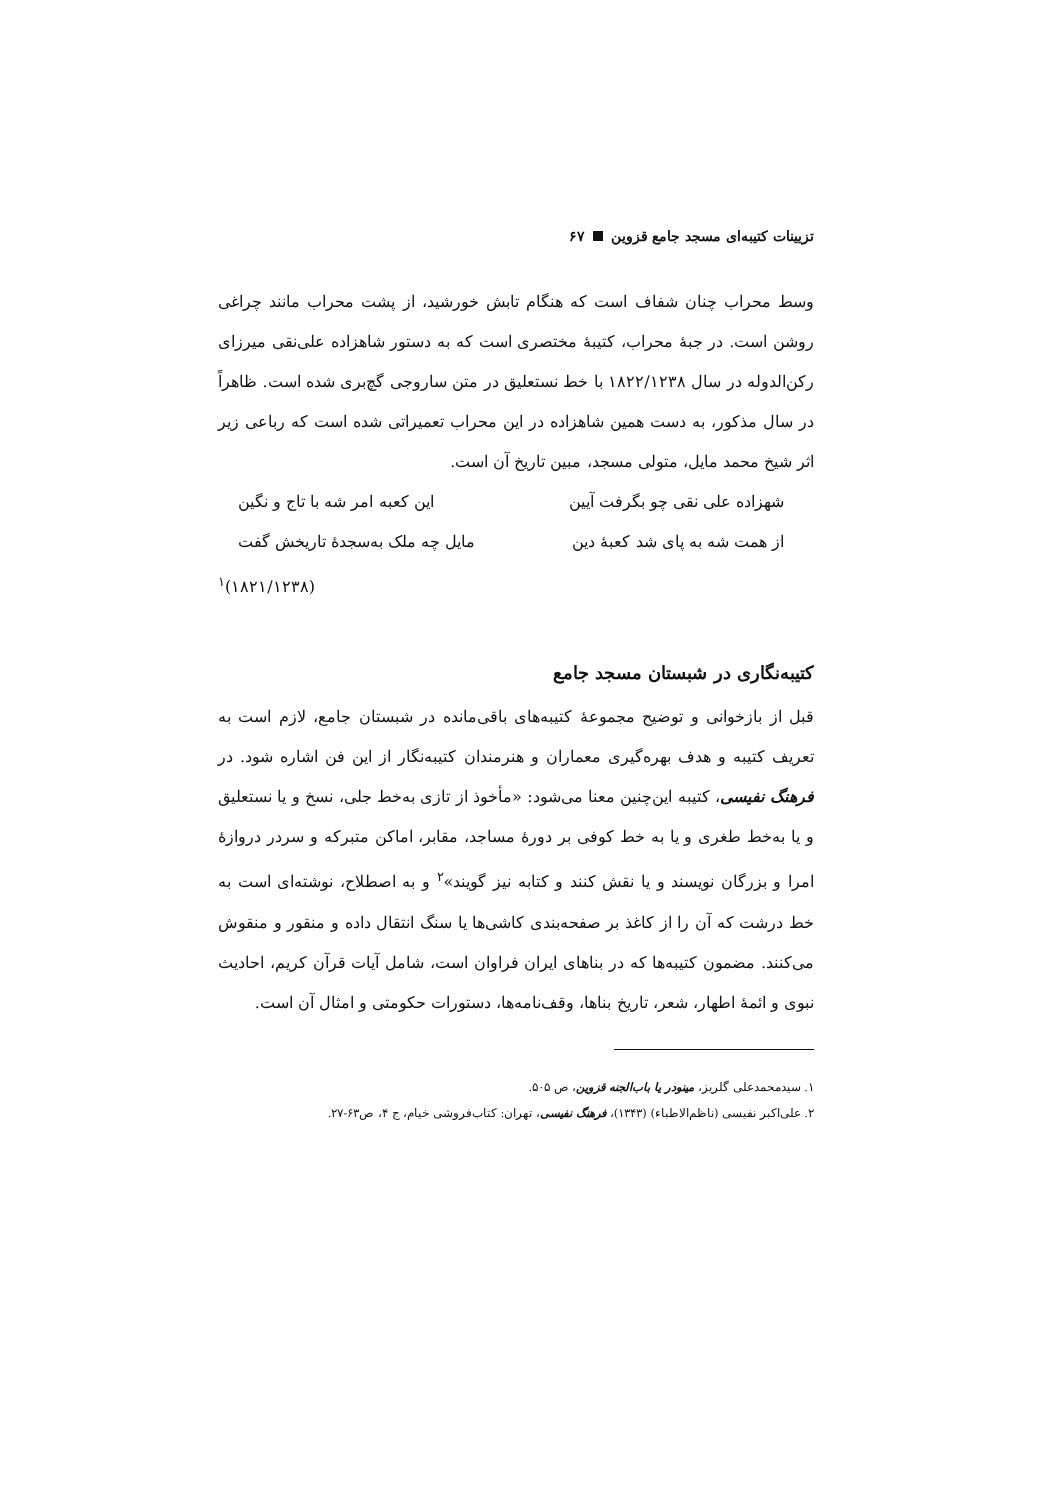تزیینات کتیبه‌ای مسجد جامع قزوین ۶۷
وسط محراب چنان شفاف است که هنگام تابش خورشید، از پشت محراب مانند چراغی روشن است. در جبهٔ محراب، کتیبهٔ مختصری است که به دستور شاهزاده علی‌نقی میرزای رکن‌الدوله در سال ۱۸۲۲/۱۲۳۸ با خط نستعلیق در متن ساروجی گچ‌بری شده است. ظاهراً در سال مذکور، به دست همین شاهزاده در این محراب تعمیراتی شده است که رباعی زیر اثر شیخ محمد مایل، متولی مسجد، مبین تاریخ آن است.
شهزاده علی نقی چو بگرفت آیین این کعبه امر شه با تاج و نگین
از همت شه به پای شد کعبهٔ دین مایل چه ملک به‌سجدهٔ تاریخش گفت
(۱۸۲۱/۱۲۳۸)<sup>۱</sup>
کتیبه‌نگاری در شبستان مسجد جامع
قبل از بازخوانی و توضیح مجموعهٔ کتیبه‌های باقی‌مانده در شبستان جامع، لازم است به تعریف کتیبه و هدف بهره‌گیری معماران و هنرمندان کتیبه‌نگار از این فن اشاره شود. در فرهنگ نفیسی، کتیبه این‌چنین معنا می‌شود: «مأخوذ از تازی به‌خط جلی، نسخ و یا نستعلیق و یا به‌خط طغری و یا به خط کوفی بر دورهٔ مساجد، مقابر، اماکن متبرکه و سردر دروازهٔ امرا و بزرگان نویسند و یا نقش کنند و کتابه نیز گویند»<sup>۲</sup> و به اصطلاح، نوشته‌ای است به خط درشت که آن را از کاغذ بر صفحه‌بندی کاشی‌ها یا سنگ انتقال داده و منقور و منقوش می‌کنند. مضمون کتیبه‌ها که در بناهای ایران فراوان است، شامل آیات قرآن کریم، احادیث نبوی و ائمهٔ اطهار، شعر، تاریخ بناها، وقف‌نامه‌ها، دستورات حکومتی و امثال آن است.
۱. سیدمحمدعلی گلریز، مینودر یا باب‌الجنه قزوین، ص ۵۰۵.
۲. علی‌اکبر نفیسی (ناظم‌الاطباء) (۱۳۴۳)، فرهنگ نفیسی، تهران: کتاب‌فروشی خیام، ج ۴، ص۶۳-۲۷.